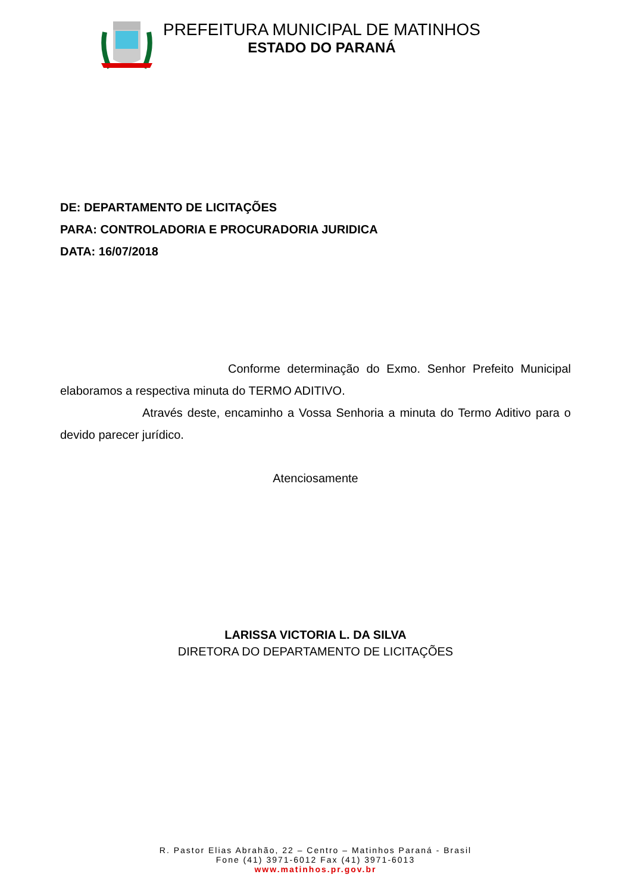PREFEITURA MUNICIPAL DE MATINHOS
ESTADO DO PARANÁ
DE: DEPARTAMENTO DE LICITAÇÕES
PARA: CONTROLADORIA E PROCURADORIA JURIDICA
DATA: 16/07/2018
Conforme determinação do Exmo. Senhor Prefeito Municipal elaboramos a respectiva minuta do TERMO ADITIVO.
Através deste, encaminho a Vossa Senhoria a minuta do Termo Aditivo para o devido parecer jurídico.
Atenciosamente
LARISSA VICTORIA L. DA SILVA
DIRETORA DO DEPARTAMENTO DE LICITAÇÕES
R. Pastor Elias Abrahão, 22 – Centro – Matinhos Paraná - Brasil
Fone (41) 3971-6012 Fax (41) 3971-6013
www.matinhos.pr.gov.br